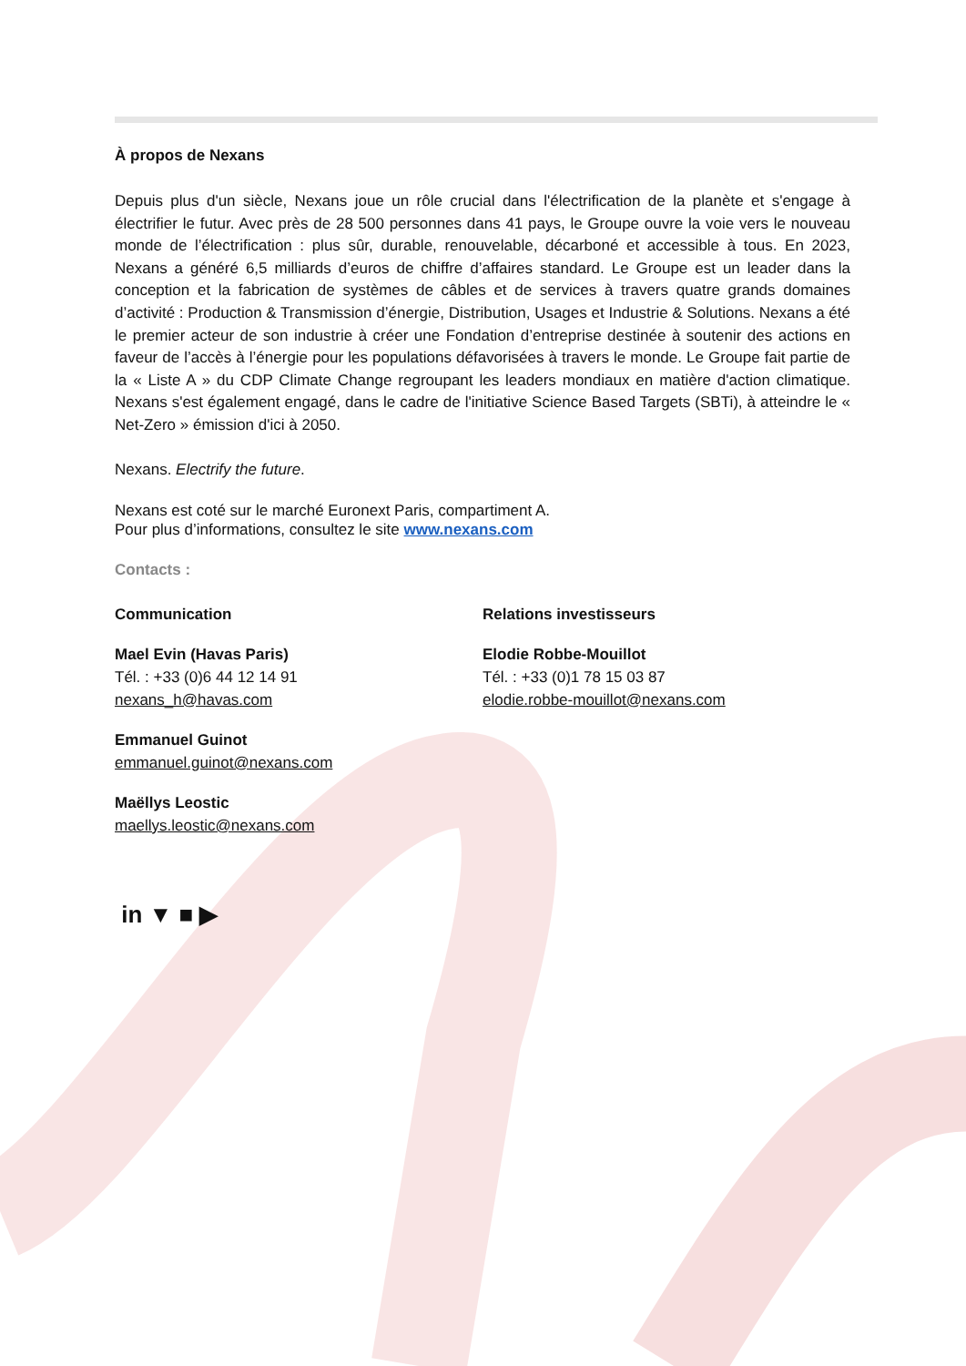À propos de Nexans
Depuis plus d'un siècle, Nexans joue un rôle crucial dans l'électrification de la planète et s'engage à électrifier le futur. Avec près de 28 500 personnes dans 41 pays, le Groupe ouvre la voie vers le nouveau monde de l’électrification : plus sûr, durable, renouvelable, décarboné et accessible à tous. En 2023, Nexans a généré 6,5 milliards d’euros de chiffre d’affaires standard. Le Groupe est un leader dans la conception et la fabrication de systèmes de câbles et de services à travers quatre grands domaines d’activité : Production & Transmission d’énergie, Distribution, Usages et Industrie & Solutions. Nexans a été le premier acteur de son industrie à créer une Fondation d’entreprise destinée à soutenir des actions en faveur de l’accès à l’énergie pour les populations défavorisées à travers le monde. Le Groupe fait partie de la « Liste A » du CDP Climate Change regroupant les leaders mondiaux en matière d'action climatique. Nexans s'est également engagé, dans le cadre de l'initiative Science Based Targets (SBTi), à atteindre le « Net-Zero » émission d'ici à 2050.
Nexans. Electrify the future.
Nexans est coté sur le marché Euronext Paris, compartiment A.
Pour plus d’informations, consultez le site www.nexans.com
Contacts :
Communication
Mael Evin (Havas Paris)
Tél. : +33 (0)6 44 12 14 91
nexans_h@havas.com
Emmanuel Guinot
emmanuel.guinot@nexans.com
Maëllys Leostic
maellys.leostic@nexans.com
Relations investisseurs
Elodie Robbe-Mouillot
Tél. : +33 (0)1 78 15 03 87
elodie.robbe-mouillot@nexans.com
in ▼ ■ ▶